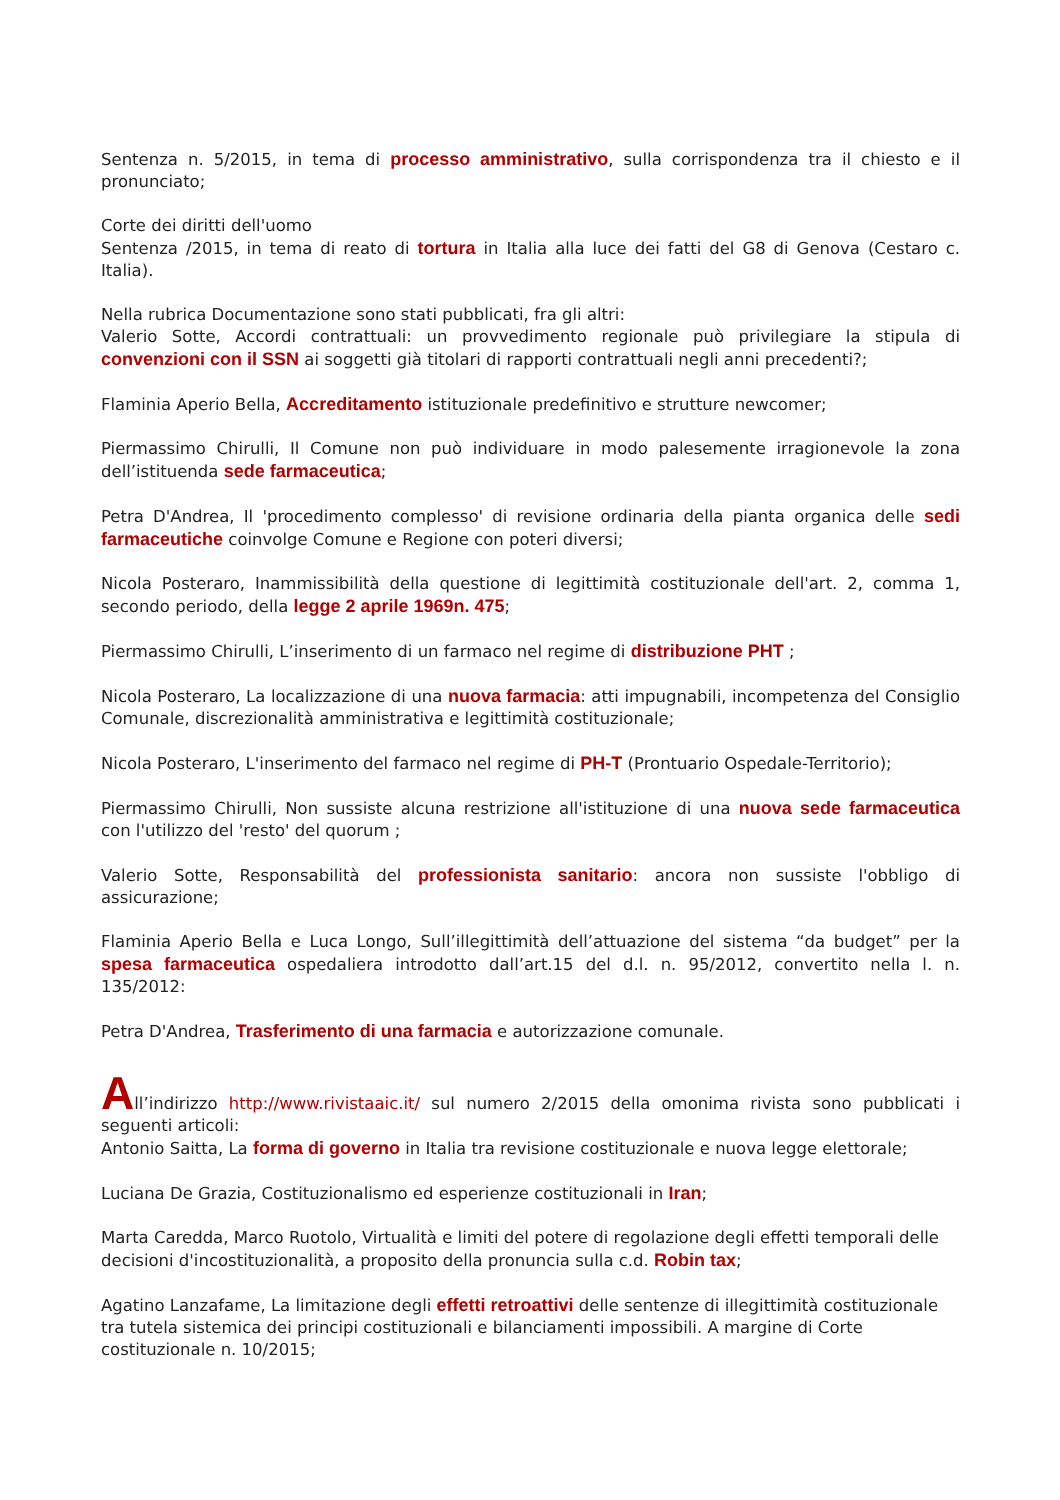Sentenza n. 5/2015, in tema di processo amministrativo, sulla corrispondenza tra il chiesto e il pronunciato;
Corte dei diritti dell'uomo
Sentenza /2015, in tema di reato di tortura in Italia alla luce dei fatti del G8 di Genova (Cestaro c. Italia).
Nella rubrica Documentazione sono stati pubblicati, fra gli altri:
Valerio Sotte, Accordi contrattuali: un provvedimento regionale può privilegiare la stipula di convenzioni con il SSN ai soggetti già titolari di rapporti contrattuali negli anni precedenti?;
Flaminia Aperio Bella, Accreditamento istituzionale predefinitivo e strutture newcomer;
Piermassimo Chirulli, Il Comune non può individuare in modo palesemente irragionevole la zona dell’istituenda sede farmaceutica;
Petra D'Andrea, Il 'procedimento complesso' di revisione ordinaria della pianta organica delle sedi farmaceutiche coinvolge Comune e Regione con poteri diversi;
Nicola Posteraro, Inammissibilità della questione di legittimità costituzionale dell'art. 2, comma 1, secondo periodo, della legge 2 aprile 1969n. 475;
Piermassimo Chirulli, L’inserimento di un farmaco nel regime di distribuzione PHT ;
Nicola Posteraro, La localizzazione di una nuova farmacia: atti impugnabili, incompetenza del Consiglio Comunale, discrezionalità amministrativa e legittimità costituzionale;
Nicola Posteraro, L'inserimento del farmaco nel regime di PH-T (Prontuario Ospedale-Territorio);
Piermassimo Chirulli, Non sussiste alcuna restrizione all'istituzione di una nuova sede farmaceutica con l'utilizzo del 'resto' del quorum ;
Valerio Sotte, Responsabilità del professionista sanitario: ancora non sussiste l'obbligo di assicurazione;
Flaminia Aperio Bella e Luca Longo, Sull’illegittimità dell’attuazione del sistema “da budget” per la spesa farmaceutica ospedaliera introdotto dall’art.15 del d.l. n. 95/2012, convertito nella l. n. 135/2012:
Petra D'Andrea, Trasferimento di una farmacia e autorizzazione comunale.
All’indirizzo http://www.rivistaaic.it/ sul numero 2/2015 della omonima rivista sono pubblicati i seguenti articoli:
Antonio Saitta, La forma di governo in Italia tra revisione costituzionale e nuova legge elettorale;
Luciana De Grazia, Costituzionalismo ed esperienze costituzionali in Iran;
Marta Caredda, Marco Ruotolo, Virtualità e limiti del potere di regolazione degli effetti temporali delle decisioni d'incostituzionalità, a proposito della pronuncia sulla c.d. Robin tax;
Agatino Lanzafame, La limitazione degli effetti retroattivi delle sentenze di illegittimità costituzionale tra tutela sistemica dei principi costituzionali e bilanciamenti impossibili. A margine di Corte costituzionale n. 10/2015;